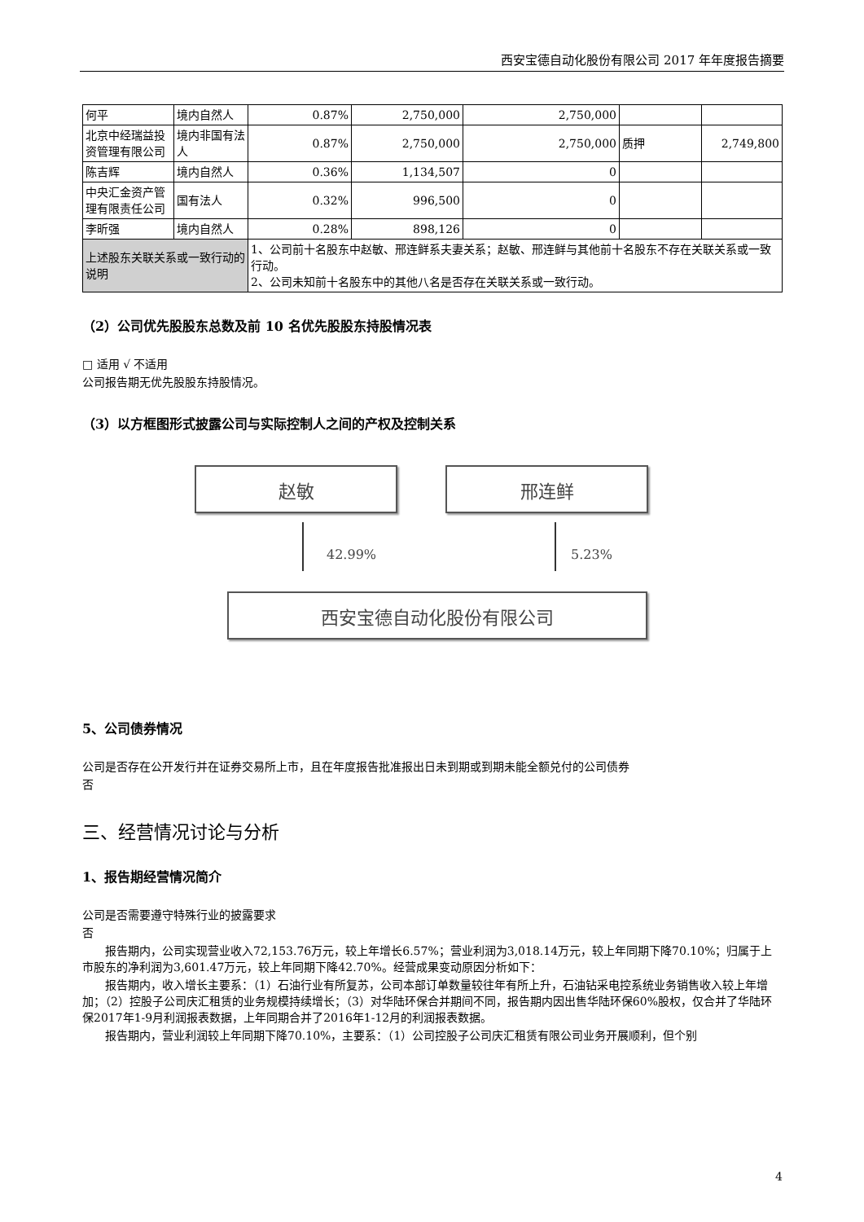西安宝德自动化股份有限公司 2017 年年度报告摘要
| 何平 | 境内自然人 | 0.87% | 2,750,000 | 2,750,000 | | |
| 北京中经瑞益投资管理有限公司 | 境内非国有法人 | 0.87% | 2,750,000 | 2,750,000 | 质押 | 2,749,800 |
| 陈吉辉 | 境内自然人 | 0.36% | 1,134,507 | 0 | | |
| 中央汇金资产管理有限责任公司 | 国有法人 | 0.32% | 996,500 | 0 | | |
| 李昕强 | 境内自然人 | 0.28% | 898,126 | 0 | | |
| 上述股东关联关系或一致行动的说明 | | 1、公司前十名股东中赵敏、邢连鲜系夫妻关系；赵敏、邢连鲜与其他前十名股东不存在关联关系或一致行动。 2、公司未知前十名股东中的其他八名是否存在关联关系或一致行动。 | | | | |
（2）公司优先股股东总数及前 10 名优先股股东持股情况表
□ 适用 √ 不适用
公司报告期无优先股股东持股情况。
（3）以方框图形式披露公司与实际控制人之间的产权及控制关系
赵敏 邢连鲜
42.99% 5.23%
西安宝德自动化股份有限公司
5、公司债券情况
公司是否存在公开发行并在证券交易所上市，且在年度报告批准报出日未到期或到期未能全额兑付的公司债券
否
三、经营情况讨论与分析
1、报告期经营情况简介
公司是否需要遵守特殊行业的披露要求
否
报告期内，公司实现营业收入72,153.76万元，较上年增长6.57%；营业利润为3,018.14万元，较上年同期下降70.10%；归属于上市股东的净利润为3,601.47万元，较上年同期下降42.70%。经营成果变动原因分析如下：
报告期内，收入增长主要系：（1）石油行业有所复苏，公司本部订单数量较往年有所上升，石油钻采电控系统业务销售收入较上年增加；（2）控股子公司庆汇租赁的业务规模持续增长；（3）对华陆环保合并期间不同，报告期内因出售华陆环保60%股权，仅合并了华陆环保2017年1-9月利润报表数据，上年同期合并了2016年1-12月的利润报表数据。
报告期内，营业利润较上年同期下降70.10%，主要系：（1）公司控股子公司庆汇租赁有限公司业务开展顺利，但个别
4